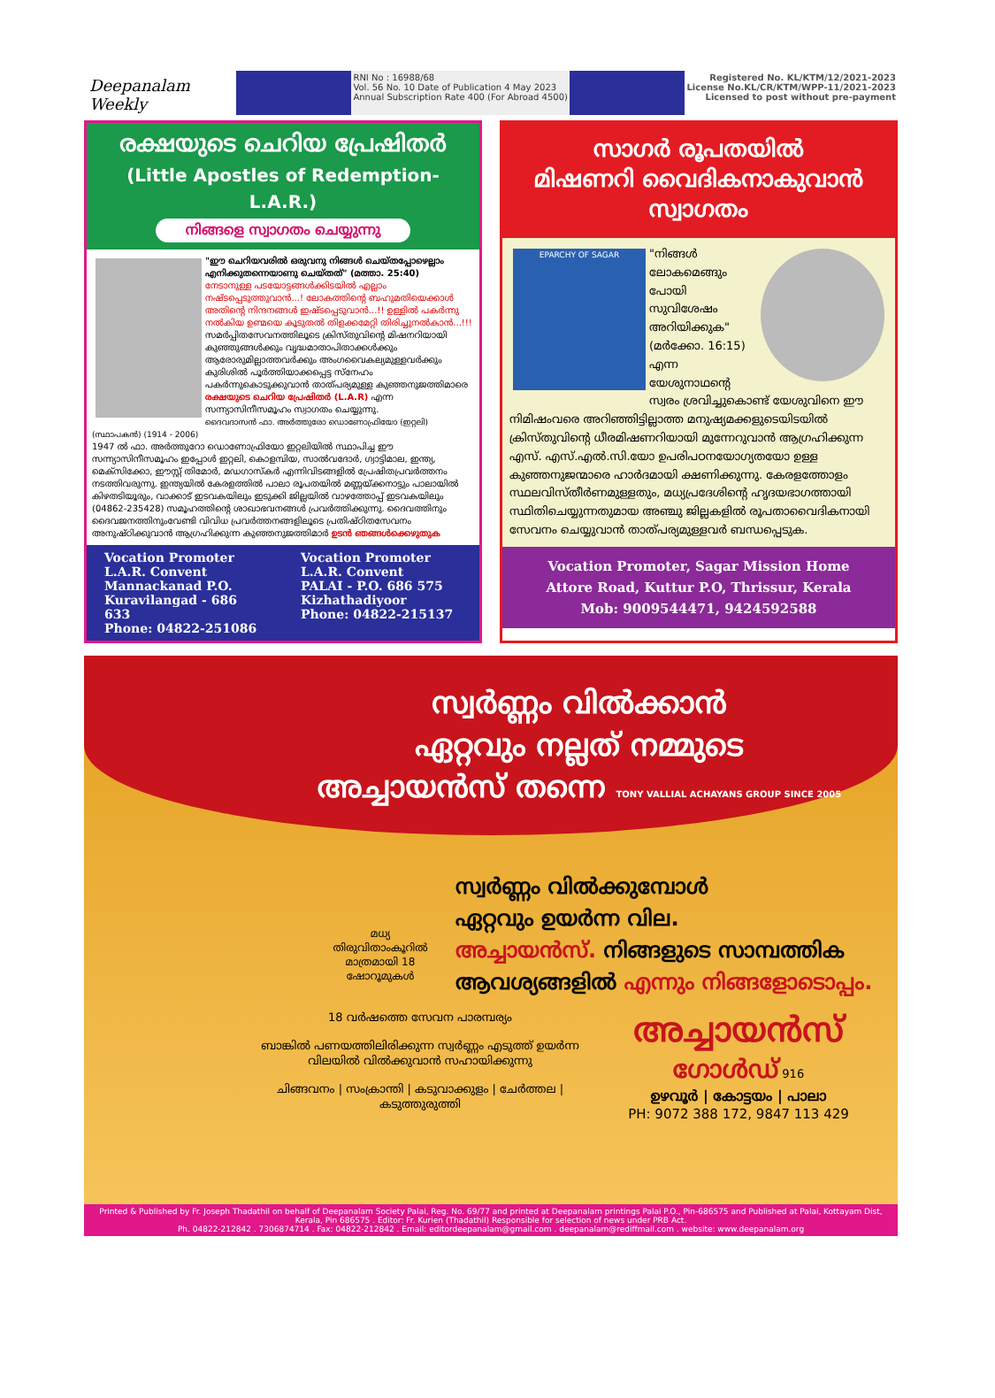Deepanalam Weekly
RNI No : 16988/68
Vol. 56 No. 10 Date of Publication 4 May 2023
Annual Subscription Rate 400 (For Abroad 4500)
Registered No. KL/KTM/12/2021-2023
License No.KL/CR/KTM/WPP-11/2021-2023
Licensed to post without pre-payment
രക്ഷയുടെ ചെറിയ പ്രേഷിതർ
(Little Apostles of Redemption-L.A.R.)
നിങ്ങളെ സ്വാഗതം ചെയ്യുന്നു
"ഈ ചെറിയവരിൽ ഒരുവനു നിങ്ങൾ ചെയ്തപ്പോഴെല്ലാം എനിക്കുതന്നെയാണു ചെയ്തത്" (മത്താ. 25:40)
നേടാനുള്ള പടയോട്ടങ്ങൾക്കിടയിൽ എല്ലാം നഷ്ടപ്പെടുത്തുവാൻ...! ലോകത്തിന്റെ ബഹുമതിയെക്കാൾ അതിന്റെ നിന്ദനങ്ങൾ ഇഷ്ടപ്പെടുവാൻ...!! ഉള്ളിൽ പകർന്നു നൽകിയ ഉണ്മയെ കൂടുതൽ തിളക്കമേറ്റി തിരിച്ചുനൽകാൻ...!!!
സമർപ്പിതസേവനത്തിലൂടെ ക്രിസ്തുവിന്റെ മിഷനറിയായി കുഞ്ഞുങ്ങൾക്കും വൃദ്ധമാതാപിതാക്കൾക്കും ആരോരുമില്ലാത്തവർക്കും അംഗവൈകല്യമുള്ളവർക്കും കുരിശിൽ പൂർത്തിയാക്കപ്പെട്ട സ്നേഹം പകർന്നുകൊടുക്കുവാൻ താത്പര്യമുള്ള കുഞ്ഞനുജത്തിമാരെ രക്ഷയുടെ ചെറിയ പ്രേഷിതർ (L.A.R) എന്ന സന്ന്യാസിനീസമൂഹം സ്വാഗതം ചെയ്യുന്നു.
ദൈവദാസൻ ഫാ. അർത്തുരോ ഡൊണോഫ്രിയോ (ഇറ്റലി) (സ്ഥാപകൻ) (1914 - 2006)
1947 ൽ ഫാ. അർത്തുറോ ഡൊണോഫ്രിയോ ഇറ്റലിയിൽ സ്ഥാപിച്ച ഈ സന്ന്യാസിനീസമൂഹം ഇപ്പോൾ ഇറ്റലി, കൊളമ്പിയ, സാൽവദോർ, ഗ്വാട്ടിമാല, ഇന്ത്യ, മെക്സിക്കോ, ഈസ്റ്റ് തിമോർ, മഡഗാസ്കർ എന്നിവിടങ്ങളിൽ പ്രേഷിതപ്രവർത്തനം നടത്തിവരുന്നു. ഇന്ത്യയിൽ കേരളത്തിൽ പാലാ രൂപതയിൽ മണ്ണയ്ക്കനാട്ടും പാലായിൽ കിഴതടിയൂരും, വാക്കാട് ഇടവകയിലും ഇടുക്കി ജില്ലയിൽ വാഴത്തോപ്പ് ഇടവകയിലും (04862-235428) സമൂഹത്തിന്റെ ശാഖാഭവനങ്ങൾ പ്രവർത്തിക്കുന്നു. ദൈവത്തിനും ദൈവജനത്തിനുംവേണ്ടി വിവിധ പ്രവർത്തനങ്ങളിലൂടെ പ്രതിഷ്ഠിതസേവനം അനുഷ്ഠിക്കുവാൻ ആഗ്രഹിക്കുന്ന കുഞ്ഞനുജത്തിമാർ ഉടൻ ഞങ്ങൾക്കെഴുതുക
Vocation Promoter
L.A.R. Convent
Mannackanad P.O.
Kuravilangad - 686 633
Phone: 04822-251086
Vocation Promoter
L.A.R. Convent
PALAI - P.O. 686 575
Kizhathadiyoor
Phone: 04822-215137
സാഗർ രൂപതയിൽ
മിഷണറി വൈദികനാകുവാൻ സ്വാഗതം
EPARCHY OF SAGAR
"നിങ്ങൾ ലോകമെങ്ങും പോയി സുവിശേഷം അറിയിക്കുക" (മർക്കോ. 16:15) എന്ന യേശുനാഥന്റെ സ്വരം ശ്രവിച്ചുകൊണ്ട് യേശുവിനെ ഈ നിമിഷംവരെ അറിഞ്ഞിട്ടില്ലാത്ത മനുഷ്യമക്കളുടെയിടയിൽ ക്രിസ്തുവിന്റെ ധീരമിഷണറിയായി മുന്നേറുവാൻ ആഗ്രഹിക്കുന്ന എസ്. എസ്.എൽ.സി.യോ ഉപരിപഠനയോഗ്യതയോ ഉള്ള കുഞ്ഞനുജന്മാരെ ഹാർദമായി ക്ഷണിക്കുന്നു. കേരളത്തോളം സ്ഥലവിസ്തീർണമുള്ളതും, മധ്യപ്രദേശിന്റെ ഹൃദയഭാഗത്തായി സ്ഥിതിചെയ്യുന്നതുമായ അഞ്ചു ജില്ലകളിൽ രൂപതാവൈദികനായി സേവനം ചെയ്യുവാൻ താത്പര്യമുള്ളവർ ബന്ധപ്പെടുക.
Vocation Promoter, Sagar Mission Home
Attore Road, Kuttur P.O, Thrissur, Kerala
Mob: 9009544471, 9424592588
സ്വർണ്ണം വിൽക്കാൻ
ഏറ്റവും നല്ലത് നമ്മുടെ
അച്ചായൻസ് തന്നെ TONY VALLIAL ACHAYANS GROUP SINCE 2005
സ്വർണ്ണം വിൽക്കുമ്പോൾ
ഏറ്റവും ഉയർന്ന വില.
അച്ചായൻസ്. നിങ്ങളുടെ സാമ്പത്തിക ആവശ്യങ്ങളിൽ എന്നും നിങ്ങളോടൊപ്പം.
മധ്യ തിരുവിതാംകൂറിൽ മാത്രമായി 18 ഷോറൂമുകൾ
18 വർഷത്തെ സേവന പാരമ്പര്യം
ബാങ്കിൽ പണയത്തിലിരിക്കുന്ന സ്വർണ്ണം എടുത്ത് ഉയർന്ന വിലയിൽ വിൽക്കുവാൻ സഹായിക്കുന്നു
ചിങ്ങവനം | സംക്രാന്തി | കടുവാക്കുളം | ചേർത്തല | കടുത്തുരുത്തി
അച്ചായൻസ്
ഗോൾഡ് 916
ഉഴവൂർ | കോട്ടയം | പാലാ
PH: 9072 388 172, 9847 113 429
Printed & Published by Fr. Joseph Thadathil on behalf of Deepanalam Society Palai, Reg. No. 69/77 and printed at Deepanalam printings Palai P.O., Pin-686575 and Published at Palai, Kottayam Dist, Kerala, Pin 686575 . Editor: Fr. Kurien (Thadathil) Responsible for selection of news under PRB Act.
Ph. 04822-212842 . 7306874714 . Fax: 04822-212842 . Email: editordeepanalam@gmail.com . deepanalam@rediffmail.com . website: www.deepanalam.org